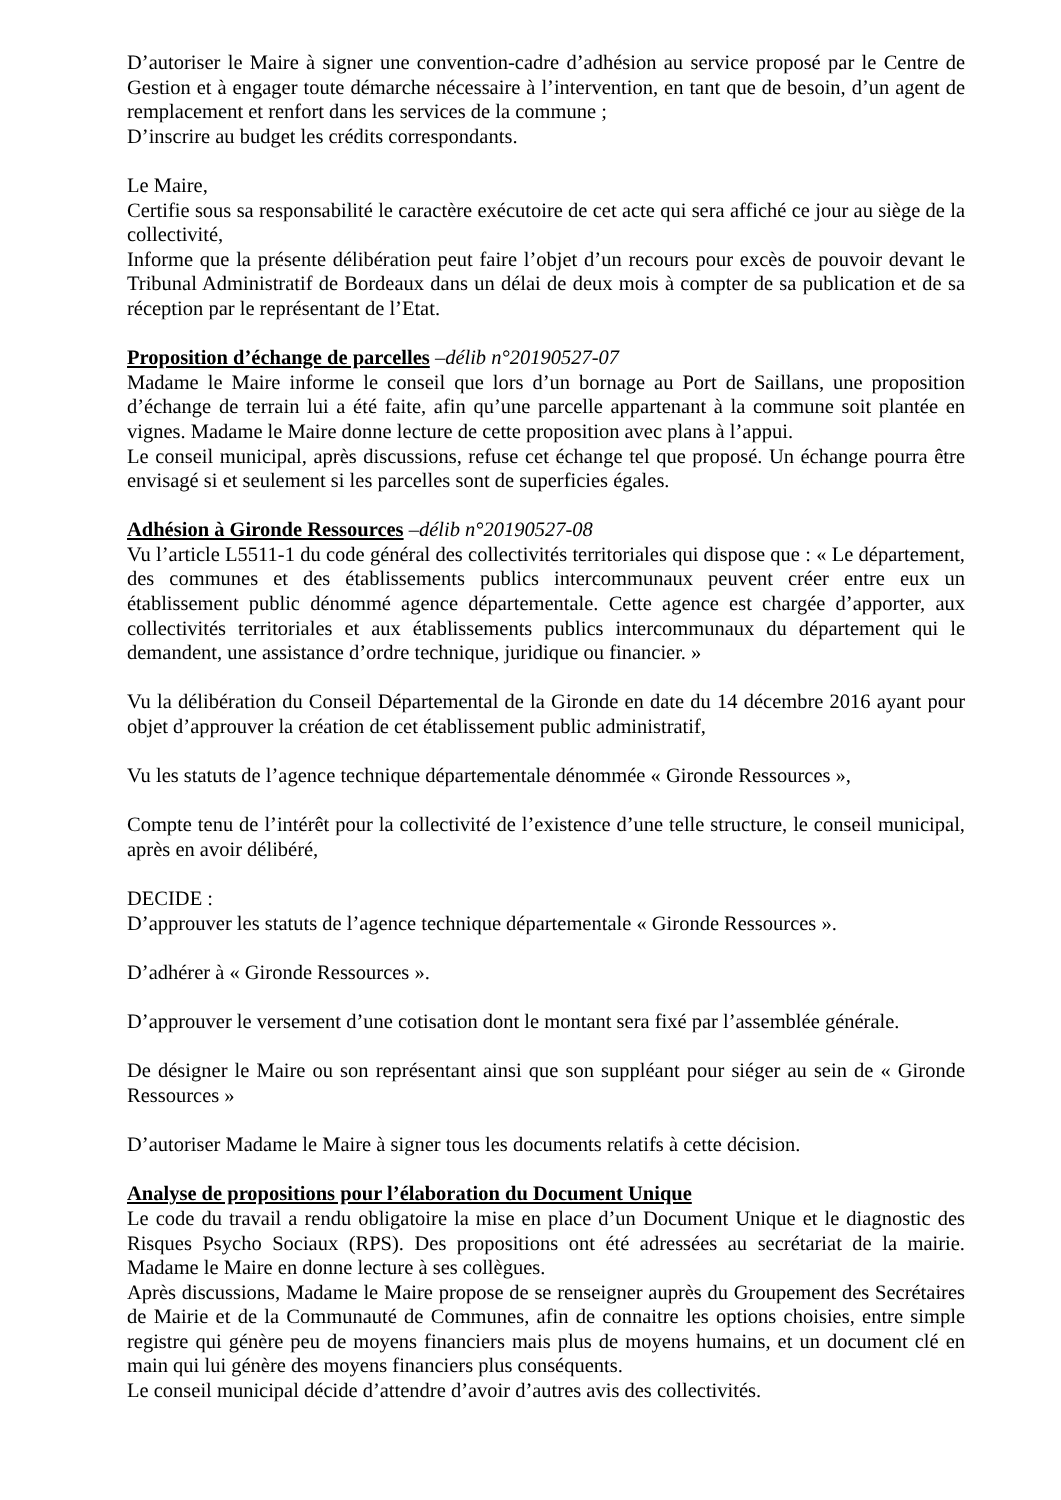D’autoriser le Maire à signer une convention-cadre d’adhésion au service proposé par le Centre de Gestion et à engager toute démarche nécessaire à l’intervention, en tant que de besoin, d’un agent de remplacement et renfort dans les services de la commune ;
D’inscrire au budget les crédits correspondants.
Le Maire,
Certifie sous sa responsabilité le caractère exécutoire de cet acte qui sera affiché ce jour au siège de la collectivité,
Informe que la présente délibération peut faire l’objet d’un recours pour excès de pouvoir devant le Tribunal Administratif de Bordeaux dans un délai de deux mois à compter de sa publication et de sa réception par le représentant de l’Etat.
Proposition d’échange de parcelles –délib n°20190527-07
Madame le Maire informe le conseil que lors d’un bornage au Port de Saillans, une proposition d’échange de terrain lui a été faite, afin qu’une parcelle appartenant à la commune soit plantée en vignes. Madame le Maire donne lecture de cette proposition avec plans à l’appui.
Le conseil municipal, après discussions, refuse cet échange tel que proposé. Un échange pourra être envisagé si et seulement si les parcelles sont de superficies égales.
Adhésion à Gironde Ressources –délib n°20190527-08
Vu l’article L5511-1 du code général des collectivités territoriales qui dispose que : « Le département, des communes et des établissements publics intercommunaux peuvent créer entre eux un établissement public dénommé agence départementale. Cette agence est chargée d’apporter, aux collectivités territoriales et aux établissements publics intercommunaux du département qui le demandent, une assistance d’ordre technique, juridique ou financier. »
Vu la délibération du Conseil Départemental de la Gironde en date du 14 décembre 2016 ayant pour objet d’approuver la création de cet établissement public administratif,
Vu les statuts de l’agence technique départementale dénommée « Gironde Ressources »,
Compte tenu de l’intérêt pour la collectivité de l’existence d’une telle structure, le conseil municipal, après en avoir délibéré,
DECIDE :
D’approuver les statuts de l’agence technique départementale « Gironde Ressources ».
D’adhérer à « Gironde Ressources ».
D’approuver le versement d’une cotisation dont le montant sera fixé par l’assemblée générale.
De désigner le Maire ou son représentant ainsi que son suppléant pour siéger au sein de « Gironde Ressources »
D’autoriser Madame le Maire à signer tous les documents relatifs à cette décision.
Analyse de propositions pour l’élaboration du Document Unique
Le code du travail a rendu obligatoire la mise en place d’un Document Unique et le diagnostic des Risques Psycho Sociaux (RPS). Des propositions ont été adressées au secrétariat de la mairie. Madame le Maire en donne lecture à ses collègues.
Après discussions, Madame le Maire propose de se renseigner auprès du Groupement des Secrétaires de Mairie et de la Communauté de Communes, afin de connaitre les options choisies, entre simple registre qui génère peu de moyens financiers mais plus de moyens humains, et un document clé en main qui lui génère des moyens financiers plus conséquents.
Le conseil municipal décide d’attendre d’avoir d’autres avis des collectivités.